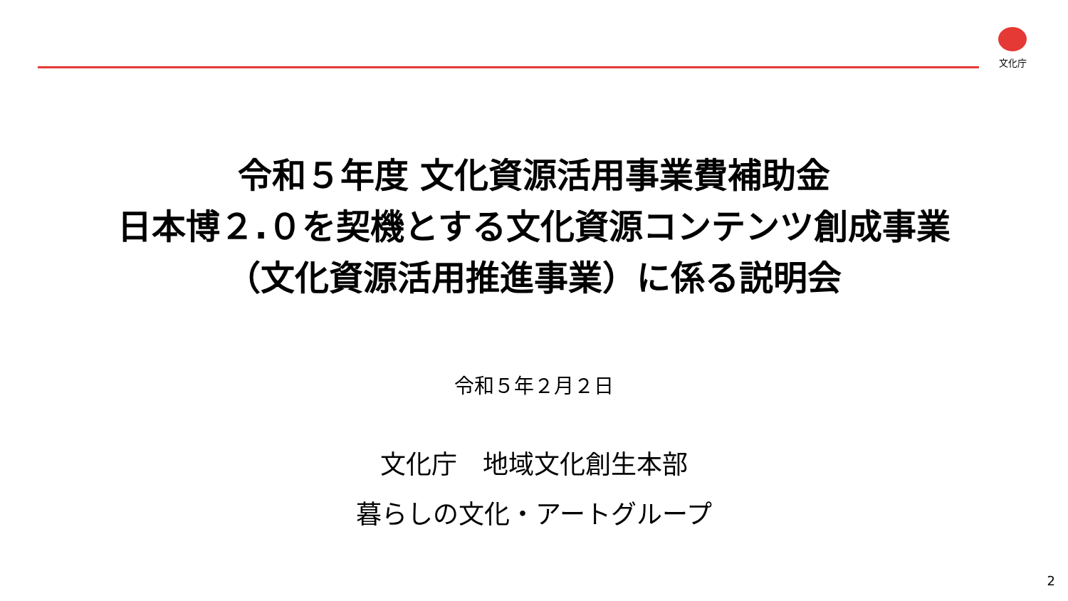文化庁
令和５年度 文化資源活用事業費補助金
日本博２.０を契機とする文化資源コンテンツ創成事業
（文化資源活用推進事業）に係る説明会
令和５年２月２日
文化庁　地域文化創生本部
暮らしの文化・アートグループ
2